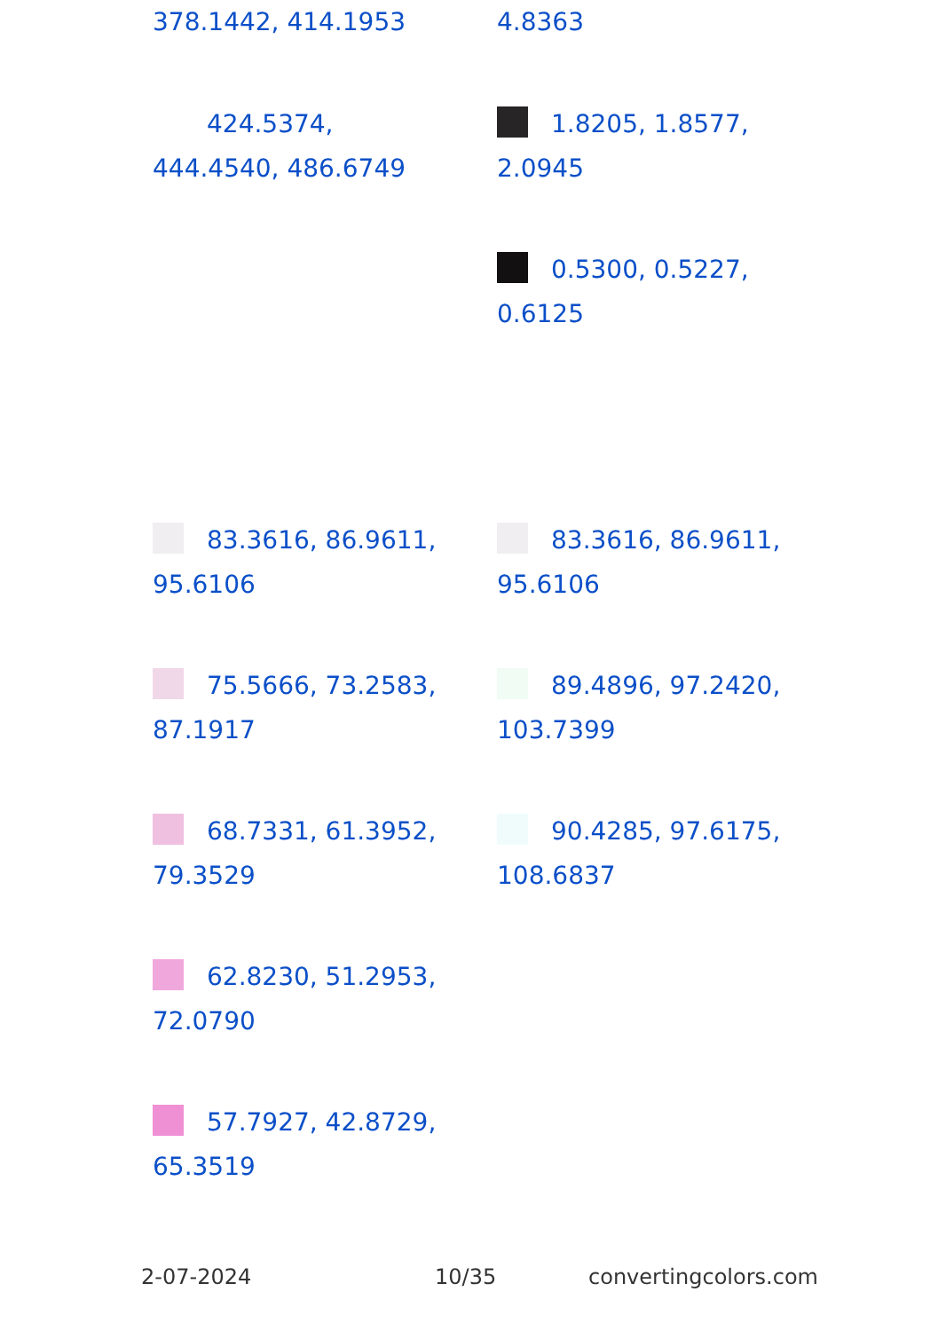378.1442, 414.1953 4.8363
424.5374, 444.4540, 486.6749
1.8205, 1.8577, 2.0945
0.5300, 0.5227, 0.6125
83.3616, 86.9611, 95.6106
83.3616, 86.9611, 95.6106
75.5666, 73.2583, 87.1917
89.4896, 97.2420, 103.7399
68.7331, 61.3952, 79.3529
90.4285, 97.6175, 108.6837
62.8230, 51.2953, 72.0790
57.7927, 42.8729, 65.3519
2-07-2024 10/35 convertingcolors.com